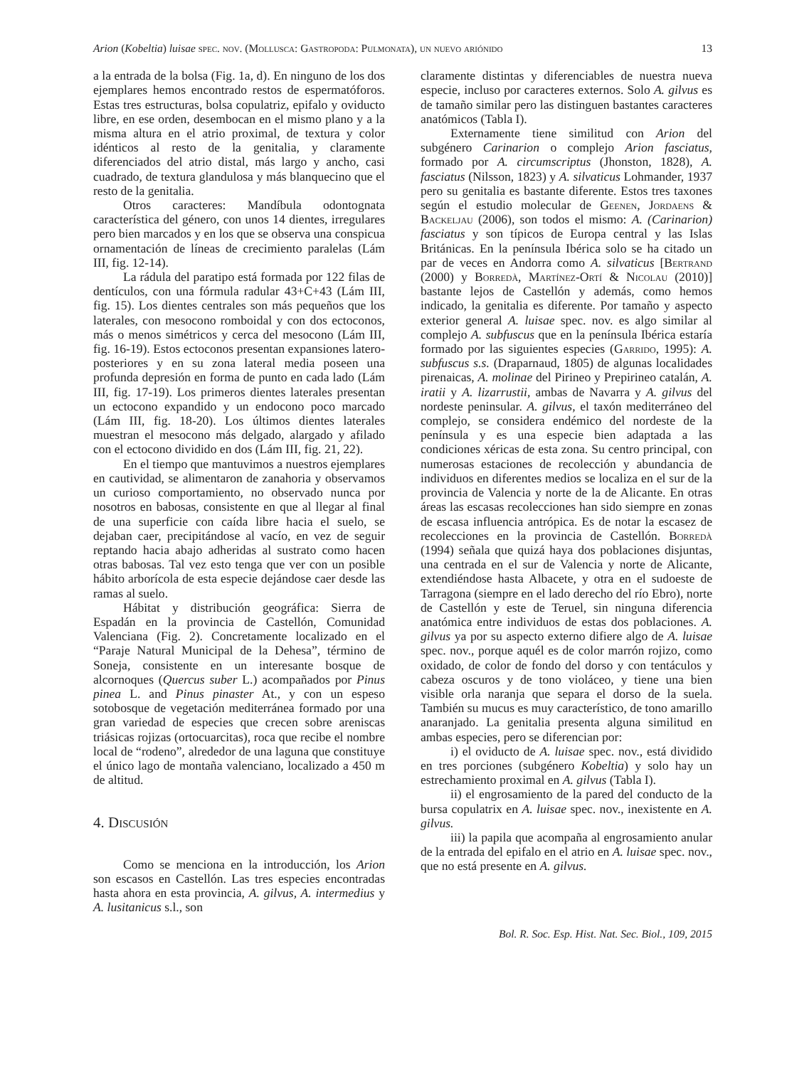Arion (Kobeltia) luisae spec. nov. (Mollusca: Gastropoda: Pulmonata), un nuevo ariónido 13
a la entrada de la bolsa (Fig. 1a, d). En ninguno de los dos ejemplares hemos encontrado restos de espermatóforos. Estas tres estructuras, bolsa copulatriz, epifalo y oviducto libre, en ese orden, desembocan en el mismo plano y a la misma altura en el atrio proximal, de textura y color idénticos al resto de la genitalia, y claramente diferenciados del atrio distal, más largo y ancho, casi cuadrado, de textura glandulosa y más blanquecino que el resto de la genitalia.
Otros caracteres: Mandíbula odontognata característica del género, con unos 14 dientes, irregulares pero bien marcados y en los que se observa una conspicua ornamentación de líneas de crecimiento paralelas (Lám III, fig. 12-14).
La rádula del paratipo está formada por 122 filas de dentículos, con una fórmula radular 43+C+43 (Lám III, fig. 15). Los dientes centrales son más pequeños que los laterales, con mesocono romboidal y con dos ectoconos, más o menos simétricos y cerca del mesocono (Lám III, fig. 16-19). Estos ectoconos presentan expansiones latero-posteriores y en su zona lateral media poseen una profunda depresión en forma de punto en cada lado (Lám III, fig. 17-19). Los primeros dientes laterales presentan un ectocono expandido y un endocono poco marcado (Lám III, fig. 18-20). Los últimos dientes laterales muestran el mesocono más delgado, alargado y afilado con el ectocono dividido en dos (Lám III, fig. 21, 22).
En el tiempo que mantuvimos a nuestros ejemplares en cautividad, se alimentaron de zanahoria y observamos un curioso comportamiento, no observado nunca por nosotros en babosas, consistente en que al llegar al final de una superficie con caída libre hacia el suelo, se dejaban caer, precipitándose al vacío, en vez de seguir reptando hacia abajo adheridas al sustrato como hacen otras babosas. Tal vez esto tenga que ver con un posible hábito arborícola de esta especie dejándose caer desde las ramas al suelo.
Hábitat y distribución geográfica: Sierra de Espadán en la provincia de Castellón, Comunidad Valenciana (Fig. 2). Concretamente localizado en el “Paraje Natural Municipal de la Dehesa”, término de Soneja, consistente en un interesante bosque de alcornoques (Quercus suber L.) acompañados por Pinus pinea L. and Pinus pinaster At., y con un espeso sotobosque de vegetación mediterránea formado por una gran variedad de especies que crecen sobre areniscas triásicas rojizas (ortocuarcitas), roca que recibe el nombre local de “rodeno”, alrededor de una laguna que constituye el único lago de montaña valenciano, localizado a 450 m de altitud.
4. Discusión
Como se menciona en la introducción, los Arion son escasos en Castellón. Las tres especies encontradas hasta ahora en esta provincia, A. gilvus, A. intermedius y A. lusitanicus s.l., son
claramente distintas y diferenciables de nuestra nueva especie, incluso por caracteres externos. Solo A. gilvus es de tamaño similar pero las distinguen bastantes caracteres anatómicos (Tabla I).
Externamente tiene similitud con Arion del subgénero Carinarion o complejo Arion fasciatus, formado por A. circumscriptus (Jhonston, 1828), A. fasciatus (Nilsson, 1823) y A. silvaticus Lohmander, 1937 pero su genitalia es bastante diferente. Estos tres taxones según el estudio molecular de Geenen, Jordaens & Backeljau (2006), son todos el mismo: A. (Carinarion) fasciatus y son típicos de Europa central y las Islas Británicas. En la península Ibérica solo se ha citado un par de veces en Andorra como A. silvaticus [Bertrand (2000) y Borredà, Martínez-Ortí & Nicolau (2010)] bastante lejos de Castellón y además, como hemos indicado, la genitalia es diferente. Por tamaño y aspecto exterior general A. luisae spec. nov. es algo similar al complejo A. subfuscus que en la península Ibérica estaría formado por las siguientes especies (Garrido, 1995): A. subfuscus s.s. (Draparnaud, 1805) de algunas localidades pirenaicas, A. molinae del Pirineo y Prepirineo catalán, A. iratii y A. lizarrustii, ambas de Navarra y A. gilvus del nordeste peninsular. A. gilvus, el taxón mediterráneo del complejo, se considera endémico del nordeste de la península y es una especie bien adaptada a las condiciones xéricas de esta zona. Su centro principal, con numerosas estaciones de recolección y abundancia de individuos en diferentes medios se localiza en el sur de la provincia de Valencia y norte de la de Alicante. En otras áreas las escasas recolecciones han sido siempre en zonas de escasa influencia antrópica. Es de notar la escasez de recolecciones en la provincia de Castellón. Borredà (1994) señala que quizá haya dos poblaciones disjuntas, una centrada en el sur de Valencia y norte de Alicante, extendiéndose hasta Albacete, y otra en el sudoeste de Tarragona (siempre en el lado derecho del río Ebro), norte de Castellón y este de Teruel, sin ninguna diferencia anatómica entre individuos de estas dos poblaciones. A. gilvus ya por su aspecto externo difiere algo de A. luisae spec. nov., porque aquél es de color marrón rojizo, como oxidado, de color de fondo del dorso y con tentáculos y cabeza oscuros y de tono violáceo, y tiene una bien visible orla naranja que separa el dorso de la suela. También su mucus es muy característico, de tono amarillo anaranjado. La genitalia presenta alguna similitud en ambas especies, pero se diferencian por:
i) el oviducto de A. luisae spec. nov., está dividido en tres porciones (subgénero Kobeltia) y solo hay un estrechamiento proximal en A. gilvus (Tabla I).
ii) el engrosamiento de la pared del conducto de la bursa copulatrix en A. luisae spec. nov., inexistente en A. gilvus.
iii) la papila que acompaña al engrosamiento anular de la entrada del epifalo en el atrio en A. luisae spec. nov., que no está presente en A. gilvus.
Bol. R. Soc. Esp. Hist. Nat. Sec. Biol., 109, 2015